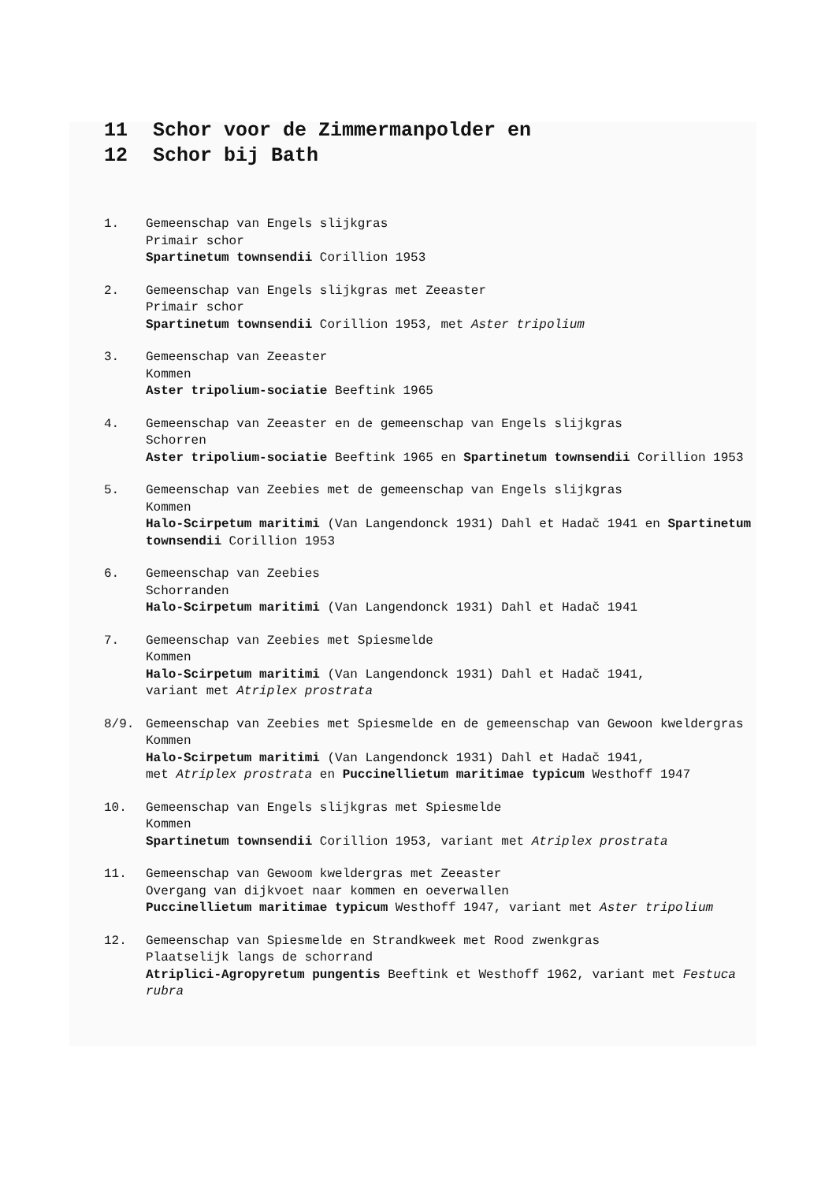11 Schor voor de Zimmermanpolder en
12 Schor bij Bath
1. Gemeenschap van Engels slijkgras
Primair schor
Spartinetum townsendii Corillion 1953
2. Gemeenschap van Engels slijkgras met Zeeaster
Primair schor
Spartinetum townsendii Corillion 1953, met Aster tripolium
3. Gemeenschap van Zeeaster
Kommen
Aster tripolium-sociatie Beeftink 1965
4. Gemeenschap van Zeeaster en de gemeenschap van Engels slijkgras
Schorren
Aster tripolium-sociatie Beeftink 1965 en Spartinetum townsendii Corillion 1953
5. Gemeenschap van Zeebies met de gemeenschap van Engels slijkgras
Kommen
Halo-Scirpetum maritimi (Van Langendonck 1931) Dahl et Hadač 1941 en Spartinetum townsendii Corillion 1953
6. Gemeenschap van Zeebies
Schorranden
Halo-Scirpetum maritimi (Van Langendonck 1931) Dahl et Hadač 1941
7. Gemeenschap van Zeebies met Spiesmelde
Kommen
Halo-Scirpetum maritimi (Van Langendonck 1931) Dahl et Hadač 1941,
variant met Atriplex prostrata
8/9. Gemeenschap van Zeebies met Spiesmelde en de gemeenschap van Gewoon kweldergras
Kommen
Halo-Scirpetum maritimi (Van Langendonck 1931) Dahl et Hadač 1941,
met Atriplex prostrata en Puccinellietum maritimae typicum Westhoff 1947
10. Gemeenschap van Engels slijkgras met Spiesmelde
Kommen
Spartinetum townsendii Corillion 1953, variant met Atriplex prostrata
11. Gemeenschap van Gewoom kweldergras met Zeeaster
Overgang van dijkvoet naar kommen en oeverwallen
Puccinellietum maritimae typicum Westhoff 1947, variant met Aster tripolium
12. Gemeenschap van Spiesmelde en Strandkweek met Rood zwenkgras
Plaatselijk langs de schorrand
Atriplici-Agropyretum pungentis Beeftink et Westhoff 1962, variant met Festuca rubra